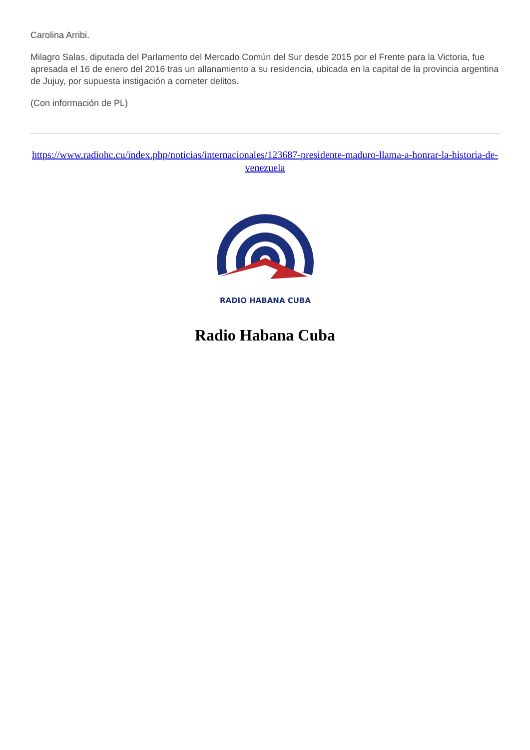Carolina Arribi.
Milagro Salas, diputada del Parlamento del Mercado Común del Sur desde 2015 por el Frente para la Victoria, fue apresada el 16 de enero del 2016 tras un allanamiento a su residencia, ubicada en la capital de la provincia argentina de Jujuy, por supuesta instigación a cometer delitos.
(Con información de PL)
https://www.radiohc.cu/index.php/noticias/internacionales/123687-presidente-maduro-llama-a-honrar-la-historia-de-venezuela
RADIO HABANA CUBA
Radio Habana Cuba